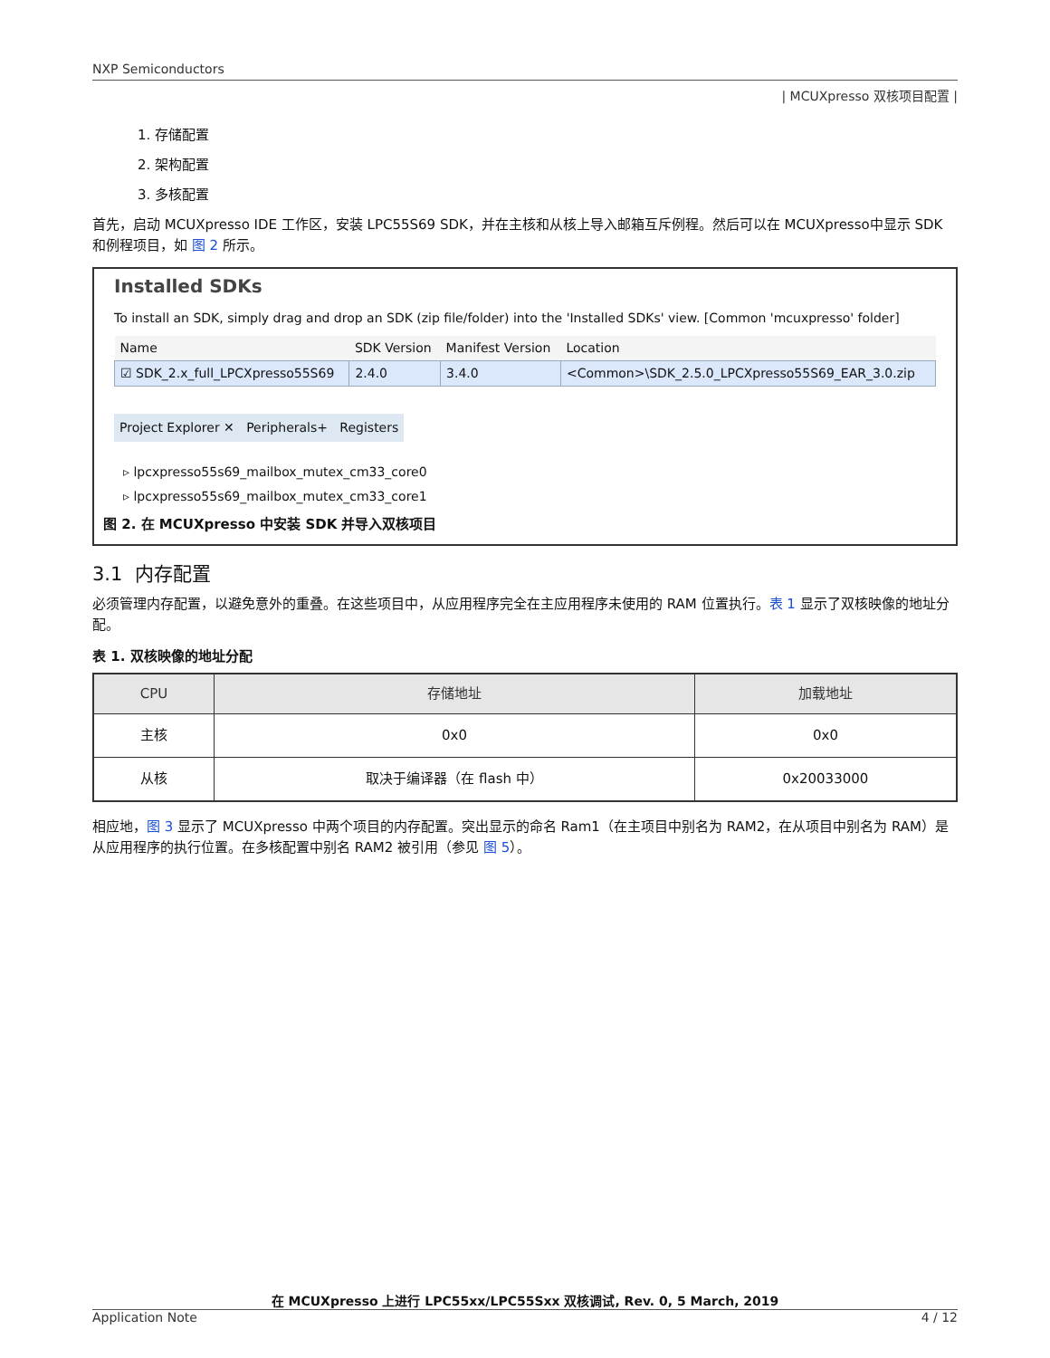NXP Semiconductors
| MCUXpresso 双核项目配置 |
1. 存储配置
2. 架构配置
3. 多核配置
首先，启动 MCUXpresso IDE 工作区，安装 LPC55S69 SDK，并在主核和从核上导入邮箱互斥例程。然后可以在 MCUXpresso中显示 SDK 和例程项目，如 图 2 所示。
Installed SDKs
To install an SDK, simply drag and drop an SDK (zip file/folder) into the 'Installed SDKs' view. [Common 'mcuxpresso' folder]
| Name | SDK Version | Manifest Version | Location |
| --- | --- | --- | --- |
| ☑ SDK_2.x_full_LPCXpresso55S69 | 2.4.0 | 3.4.0 | <Common>\SDK_2.5.0_LPCXpresso55S69_EAR_3.0.zip |
Project Explorer ✕ Peripherals+ Registers
▹ lpcxpresso55s69_mailbox_mutex_cm33_core0
▹ lpcxpresso55s69_mailbox_mutex_cm33_core1
图 2. 在 MCUXpresso 中安装 SDK 并导入双核项目
3.1 内存配置
必须管理内存配置，以避免意外的重叠。在这些项目中，从应用程序完全在主应用程序未使用的 RAM 位置执行。表 1 显示了双核映像的地址分配。
表 1. 双核映像的地址分配
| CPU | 存储地址 | 加载地址 |
| --- | --- | --- |
| 主核 | 0x0 | 0x0 |
| 从核 | 取决于编译器（在 flash 中） | 0x20033000 |
相应地，图 3 显示了 MCUXpresso 中两个项目的内存配置。突出显示的命名 Ram1（在主项目中别名为 RAM2，在从项目中别名为 RAM）是从应用程序的执行位置。在多核配置中别名 RAM2 被引用（参见 图 5）。
在 MCUXpresso 上进行 LPC55xx/LPC55Sxx 双核调试, Rev. 0, 5 March, 2019
Application Note 4 / 12